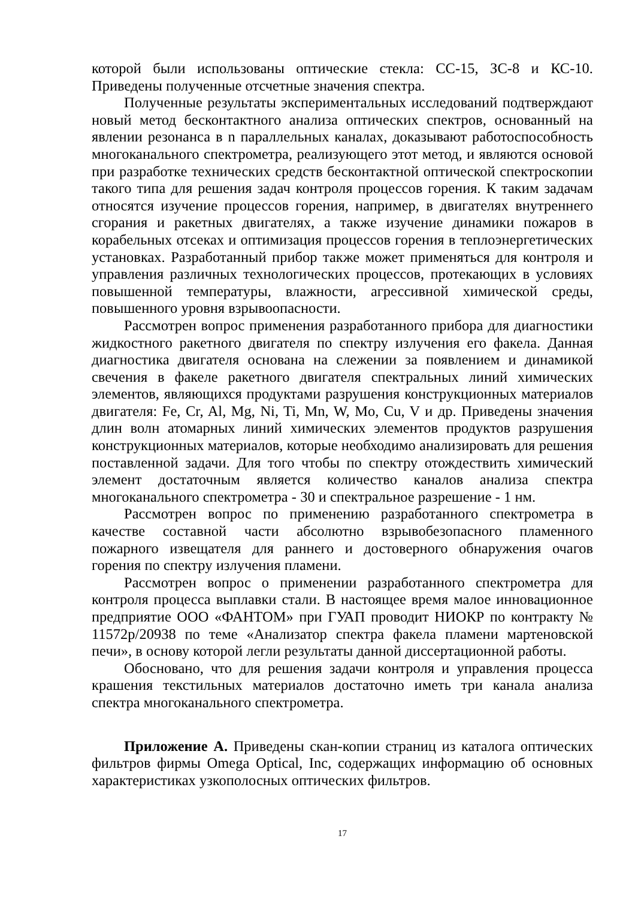которой были использованы оптические стекла: СС-15, ЗС-8 и КС-10. Приведены полученные отсчетные значения спектра.
Полученные результаты экспериментальных исследований подтверждают новый метод бесконтактного анализа оптических спектров, основанный на явлении резонанса в n параллельных каналах, доказывают работоспособность многоканального спектрометра, реализующего этот метод, и являются основой при разработке технических средств бесконтактной оптической спектроскопии такого типа для решения задач контроля процессов горения. К таким задачам относятся изучение процессов горения, например, в двигателях внутреннего сгорания и ракетных двигателях, а также изучение динамики пожаров в корабельных отсеках и оптимизация процессов горения в теплоэнергетических установках. Разработанный прибор также может применяться для контроля и управления различных технологических процессов, протекающих в условиях повышенной температуры, влажности, агрессивной химической среды, повышенного уровня взрывоопасности.
Рассмотрен вопрос применения разработанного прибора для диагностики жидкостного ракетного двигателя по спектру излучения его факела. Данная диагностика двигателя основана на слежении за появлением и динамикой свечения в факеле ракетного двигателя спектральных линий химических элементов, являющихся продуктами разрушения конструкционных материалов двигателя: Fe, Cr, Al, Mg, Ni, Ti, Mn, W, Mo, Cu, V и др. Приведены значения длин волн атомарных линий химических элементов продуктов разрушения конструкционных материалов, которые необходимо анализировать для решения поставленной задачи. Для того чтобы по спектру отождествить химический элемент достаточным является количество каналов анализа спектра многоканального спектрометра - 30 и спектральное разрешение - 1 нм.
Рассмотрен вопрос по применению разработанного спектрометра в качестве составной части абсолютно взрывобезопасного пламенного пожарного извещателя для раннего и достоверного обнаружения очагов горения по спектру излучения пламени.
Рассмотрен вопрос о применении разработанного спектрометра для контроля процесса выплавки стали. В настоящее время малое инновационное предприятие ООО «ФАНТОМ» при ГУАП проводит НИОКР по контракту № 11572р/20938 по теме «Анализатор спектра факела пламени мартеновской печи», в основу которой легли результаты данной диссертационной работы.
Обосновано, что для решения задачи контроля и управления процесса крашения текстильных материалов достаточно иметь три канала анализа спектра многоканального спектрометра.
Приложение А. Приведены скан-копии страниц из каталога оптических фильтров фирмы Omega Optical, Inc, содержащих информацию об основных характеристиках узкополосных оптических фильтров.
17